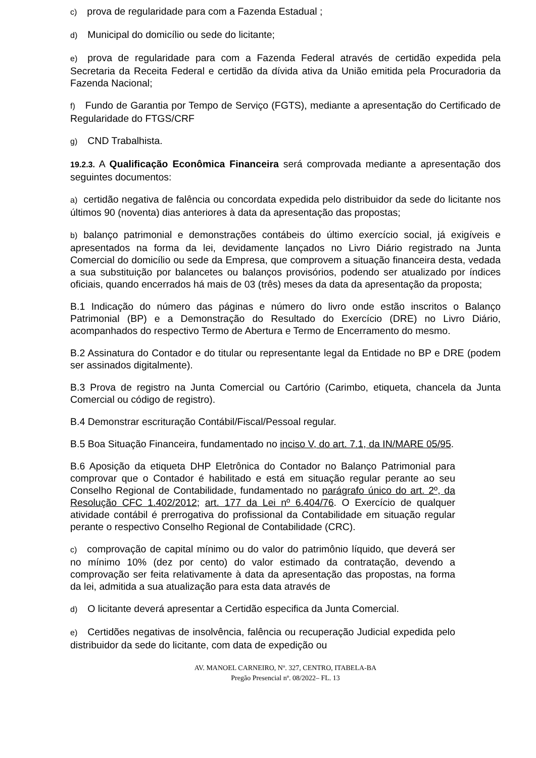c) prova de regularidade para com a Fazenda Estadual ;
d) Municipal do domicílio ou sede do licitante;
e) prova de regularidade para com a Fazenda Federal através de certidão expedida pela Secretaria da Receita Federal e certidão da dívida ativa da União emitida pela Procuradoria da Fazenda Nacional;
f) Fundo de Garantia por Tempo de Serviço (FGTS), mediante a apresentação do Certificado de Regularidade do FTGS/CRF
g) CND Trabalhista.
19.2.3. A Qualificação Econômica Financeira será comprovada mediante a apresentação dos seguintes documentos:
a) certidão negativa de falência ou concordata expedida pelo distribuidor da sede do licitante nos últimos 90 (noventa) dias anteriores à data da apresentação das propostas;
b) balanço patrimonial e demonstrações contábeis do último exercício social, já exigíveis e apresentados na forma da lei, devidamente lançados no Livro Diário registrado na Junta Comercial do domicílio ou sede da Empresa, que comprovem a situação financeira desta, vedada a sua substituição por balancetes ou balanços provisórios, podendo ser atualizado por índices oficiais, quando encerrados há mais de 03 (três) meses da data da apresentação da proposta;
B.1 Indicação do número das páginas e número do livro onde estão inscritos o Balanço Patrimonial (BP) e a Demonstração do Resultado do Exercício (DRE) no Livro Diário, acompanhados do respectivo Termo de Abertura e Termo de Encerramento do mesmo.
B.2 Assinatura do Contador e do titular ou representante legal da Entidade no BP e DRE (podem ser assinados digitalmente).
B.3 Prova de registro na Junta Comercial ou Cartório (Carimbo, etiqueta, chancela da Junta Comercial ou código de registro).
B.4 Demonstrar escrituração Contábil/Fiscal/Pessoal regular.
B.5 Boa Situação Financeira, fundamentado no inciso V, do art. 7.1, da IN/MARE 05/95.
B.6 Aposição da etiqueta DHP Eletrônica do Contador no Balanço Patrimonial para comprovar que o Contador é habilitado e está em situação regular perante ao seu Conselho Regional de Contabilidade, fundamentado no parágrafo único do art. 2º, da Resolução CFC 1.402/2012; art. 177 da Lei nº 6.404/76. O Exercício de qualquer atividade contábil é prerrogativa do profissional da Contabilidade em situação regular perante o respectivo Conselho Regional de Contabilidade (CRC).
c) comprovação de capital mínimo ou do valor do patrimônio líquido, que deverá ser no mínimo 10% (dez por cento) do valor estimado da contratação, devendo a comprovação ser feita relativamente à data da apresentação das propostas, na forma da lei, admitida a sua atualização para esta data através de
d) O licitante deverá apresentar a Certidão especifica da Junta Comercial.
e) Certidões negativas de insolvência, falência ou recuperação Judicial expedida pelo distribuidor da sede do licitante, com data de expedição ou
AV. MANOEL CARNEIRO, Nº. 327, CENTRO, ITABELA-BA
Pregão Presencial nº. 08/2022– FL. 13